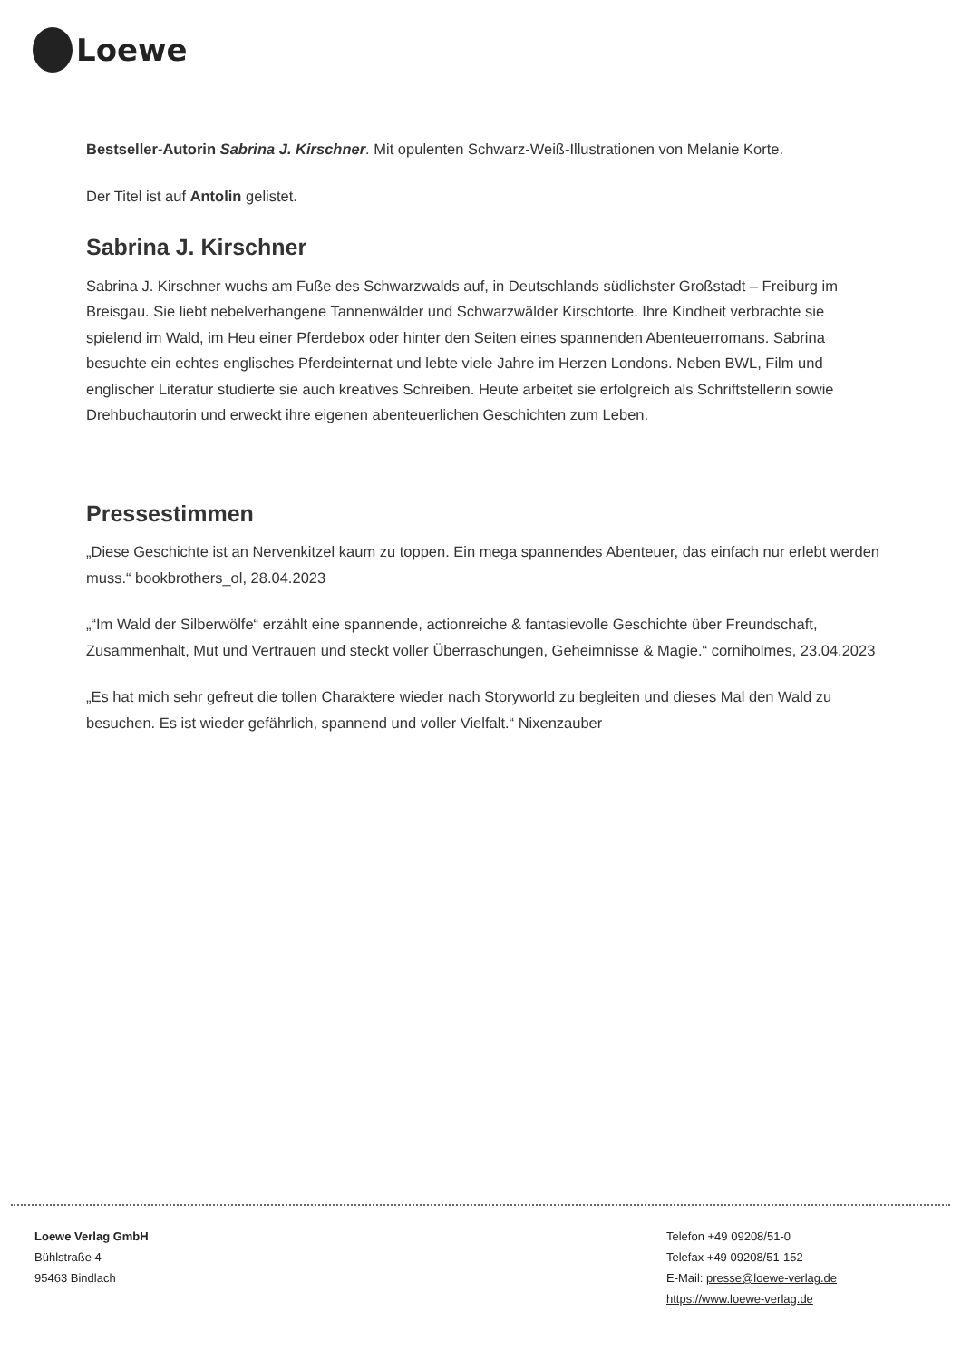Loewe
Bestseller-Autorin Sabrina J. Kirschner. Mit opulenten Schwarz-Weiß-Illustrationen von Melanie Korte.
Der Titel ist auf Antolin gelistet.
Sabrina J. Kirschner
Sabrina J. Kirschner wuchs am Fuße des Schwarzwalds auf, in Deutschlands südlichster Großstadt – Freiburg im Breisgau. Sie liebt nebelverhangene Tannenwälder und Schwarzwälder Kirschtorte. Ihre Kindheit verbrachte sie spielend im Wald, im Heu einer Pferdebox oder hinter den Seiten eines spannenden Abenteuerromans. Sabrina besuchte ein echtes englisches Pferdeinternat und lebte viele Jahre im Herzen Londons. Neben BWL, Film und englischer Literatur studierte sie auch kreatives Schreiben. Heute arbeitet sie erfolgreich als Schriftstellerin sowie Drehbuchautorin und erweckt ihre eigenen abenteuerlichen Geschichten zum Leben.
Pressestimmen
„Diese Geschichte ist an Nervenkitzel kaum zu toppen. Ein mega spannendes Abenteuer, das einfach nur erlebt werden muss.“ bookbrothers_ol, 28.04.2023
„“Im Wald der Silberwölfe“ erzählt eine spannende, actionreiche & fantasievolle Geschichte über Freundschaft, Zusammenhalt, Mut und Vertrauen und steckt voller Überraschungen, Geheimnisse & Magie.“ corniholmes, 23.04.2023
„Es hat mich sehr gefreut die tollen Charaktere wieder nach Storyworld zu begleiten und dieses Mal den Wald zu besuchen. Es ist wieder gefährlich, spannend und voller Vielfalt.“ Nixenzauber
Loewe Verlag GmbH
Bühlstraße 4
95463 Bindlach
Telefon +49 09208/51-0
Telefax +49 09208/51-152
E-Mail: presse@loewe-verlag.de
https://www.loewe-verlag.de